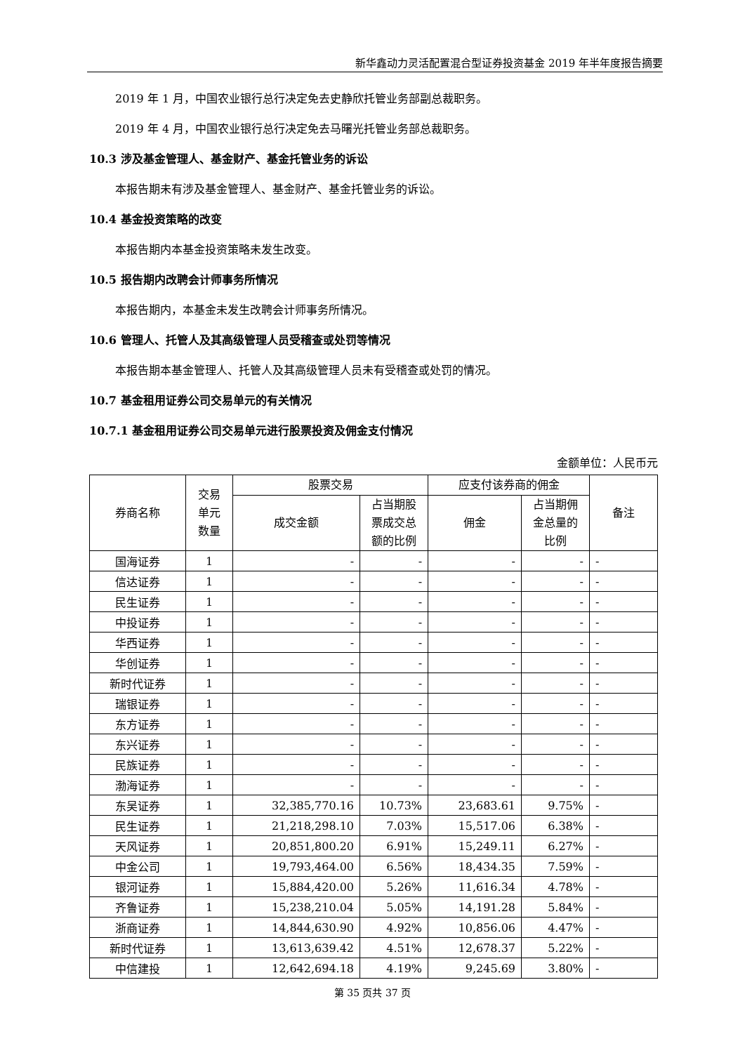新华鑫动力灵活配置混合型证券投资基金 2019 年半年度报告摘要
2019 年 1 月，中国农业银行总行决定免去史静欣托管业务部副总裁职务。
2019 年 4 月，中国农业银行总行决定免去马曙光托管业务部总裁职务。
10.3 涉及基金管理人、基金财产、基金托管业务的诉讼
本报告期未有涉及基金管理人、基金财产、基金托管业务的诉讼。
10.4 基金投资策略的改变
本报告期内本基金投资策略未发生改变。
10.5 报告期内改聘会计师事务所情况
本报告期内，本基金未发生改聘会计师事务所情况。
10.6 管理人、托管人及其高级管理人员受稽查或处罚等情况
本报告期本基金管理人、托管人及其高级管理人员未有受稽查或处罚的情况。
10.7 基金租用证券公司交易单元的有关情况
10.7.1 基金租用证券公司交易单元进行股票投资及佣金支付情况
金额单位：人民币元
| 券商名称 | 交易 单元 数量 | 股票交易 | | 应支付该券商的佣金 | | 备注 |
| --- | --- | --- | --- | --- | --- | --- |
| | | 成交金额 | 占当期股 票成交总 额的比例 | 佣金 | 占当期佣 金总量的 比例 | |
| 国海证券 | 1 | - | - | - | - | - |
| 信达证券 | 1 | - | - | - | - | - |
| 民生证券 | 1 | - | - | - | - | - |
| 中投证券 | 1 | - | - | - | - | - |
| 华西证券 | 1 | - | - | - | - | - |
| 华创证券 | 1 | - | - | - | - | - |
| 新时代证券 | 1 | - | - | - | - | - |
| 瑞银证券 | 1 | - | - | - | - | - |
| 东方证券 | 1 | - | - | - | - | - |
| 东兴证券 | 1 | - | - | - | - | - |
| 民族证券 | 1 | - | - | - | - | - |
| 渤海证券 | 1 | - | - | - | - | - |
| 东吴证券 | 1 | 32,385,770.16 | 10.73% | 23,683.61 | 9.75% | - |
| 民生证券 | 1 | 21,218,298.10 | 7.03% | 15,517.06 | 6.38% | - |
| 天风证券 | 1 | 20,851,800.20 | 6.91% | 15,249.11 | 6.27% | - |
| 中金公司 | 1 | 19,793,464.00 | 6.56% | 18,434.35 | 7.59% | - |
| 银河证券 | 1 | 15,884,420.00 | 5.26% | 11,616.34 | 4.78% | - |
| 齐鲁证券 | 1 | 15,238,210.04 | 5.05% | 14,191.28 | 5.84% | - |
| 浙商证券 | 1 | 14,844,630.90 | 4.92% | 10,856.06 | 4.47% | - |
| 新时代证券 | 1 | 13,613,639.42 | 4.51% | 12,678.37 | 5.22% | - |
| 中信建投 | 1 | 12,642,694.18 | 4.19% | 9,245.69 | 3.80% | - |
第 35 页共 37 页